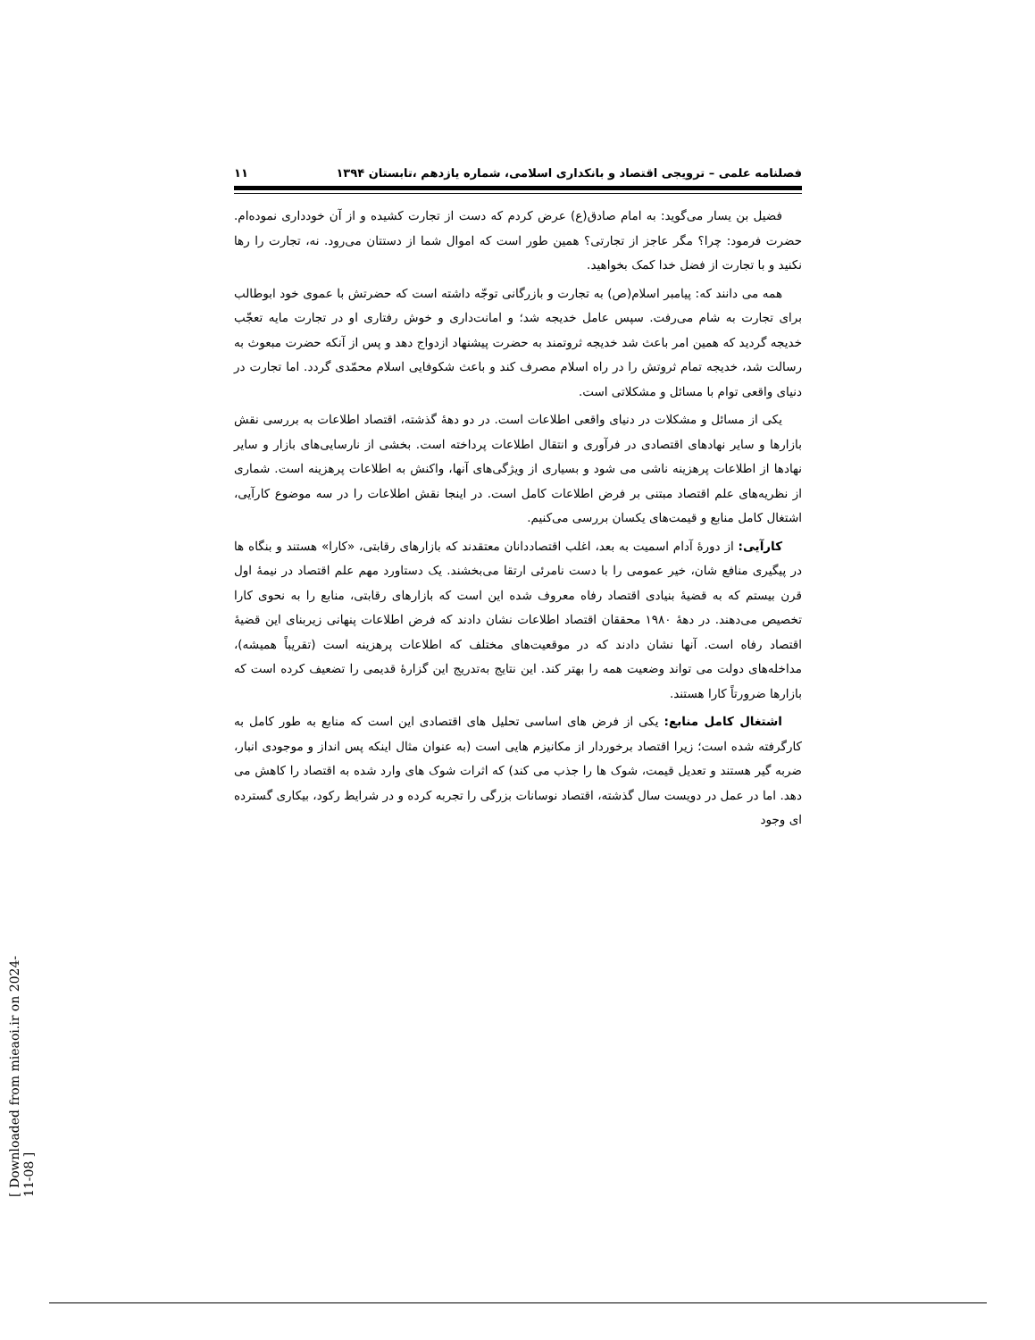فصلنامه علمی – ترویجی اقتصاد و بانکداری اسلامی، شماره یازدهم ،تابستان ۱۳۹۴ ۱۱
فضیل بن یسار می‌گوید: به امام صادق(ع) عرض کردم که دست از تجارت کشیده و از آن خودداری نموده‌ام. حضرت فرمود: چرا؟ مگر عاجز از تجارتی؟ همین طور است که اموال شما از دستتان می‌رود. نه، تجارت را رها نکنید و با تجارت از فضل خدا کمک بخواهید.
همه می دانند که: پیامبر اسلام(ص) به تجارت و بازرگانی توجّه داشته است که حضرتش با عموی خود ابوطالب برای تجارت به شام می‌رفت. سپس عامل خدیجه شد؛ و امانت‌داری و خوش رفتاری او در تجارت مایه تعجّب خدیجه گردید که همین امر باعث شد خدیجه ثروتمند به حضرت پیشنهاد ازدواج دهد و پس از آنکه حضرت مبعوث به رسالت شد، خدیجه تمام ثروتش را در راه اسلام مصرف کند و باعث شکوفایی اسلام محمّدی گردد. اما تجارت در دنیای واقعی توام با مسائل و مشکلاتی است.
یکی از مسائل و مشکلات در دنیای واقعی اطلاعات است. در دو دهۀ گذشته، اقتصاد اطلاعات به بررسی نقش بازارها و سایر نهادهای اقتصادی در فرآوری و انتقال اطلاعات پرداخته است. بخشی از نارسایی‌های بازار و سایر نهادها از اطلاعات پرهزینه ناشی می شود و بسیاری از ویژگی‌های آنها، واکنش به اطلاعات پرهزینه است. شماری از نظریه‌های علم اقتصاد مبتنی بر فرض اطلاعات کامل است. در اینجا نقش اطلاعات را در سه موضوع کارآیی، اشتغال کامل منابع و قیمت‌های یکسان بررسی می‌کنیم.
کارآیی: از دورۀ آدام اسمیت به بعد، اغلب اقتصاددانان معتقدند که بازارهای رقابتی، «کارا» هستند و بنگاه ها در پیگیری منافع شان، خیر عمومی را با دست نامرئی ارتقا می‌بخشند. یک دستاورد مهم علم اقتصاد در نیمۀ اول قرن بیستم که به قضیۀ بنیادی اقتصاد رفاه معروف شده این است که بازارهای رقابتی، منابع را به نحوی کارا تخصیص می‌دهند. در دهۀ ۱۹۸۰ محققان اقتصاد اطلاعات نشان دادند که فرض اطلاعات پنهانی زیربنای این قضیۀ اقتصاد رفاه است. آنها نشان دادند که در موقعیت‌های مختلف که اطلاعات پرهزینه است (تقریباً همیشه)، مداخله‌های دولت می تواند وضعیت همه را بهتر کند. این نتایج به‌تدریج این گزارۀ قدیمی را تضعیف کرده است که بازارها ضرورتاً کارا هستند.
اشتغال کامل منابع: یکی از فرض های اساسی تحلیل های اقتصادی این است که منابع به طور کامل به کارگرفته شده است؛ زیرا اقتصاد برخوردار از مکانیزم هایی است (به عنوان مثال اینکه پس انداز و موجودی انبار، ضربه گیر هستند و تعدیل قیمت، شوک ها را جذب می کند) که اثرات شوک های وارد شده به اقتصاد را کاهش می دهد. اما در عمل در دویست سال گذشته، اقتصاد نوسانات بزرگی را تجربه کرده و در شرایط رکود، بیکاری گسترده ای وجود
[ Downloaded from mieaoi.ir on 2024-11-08 ]